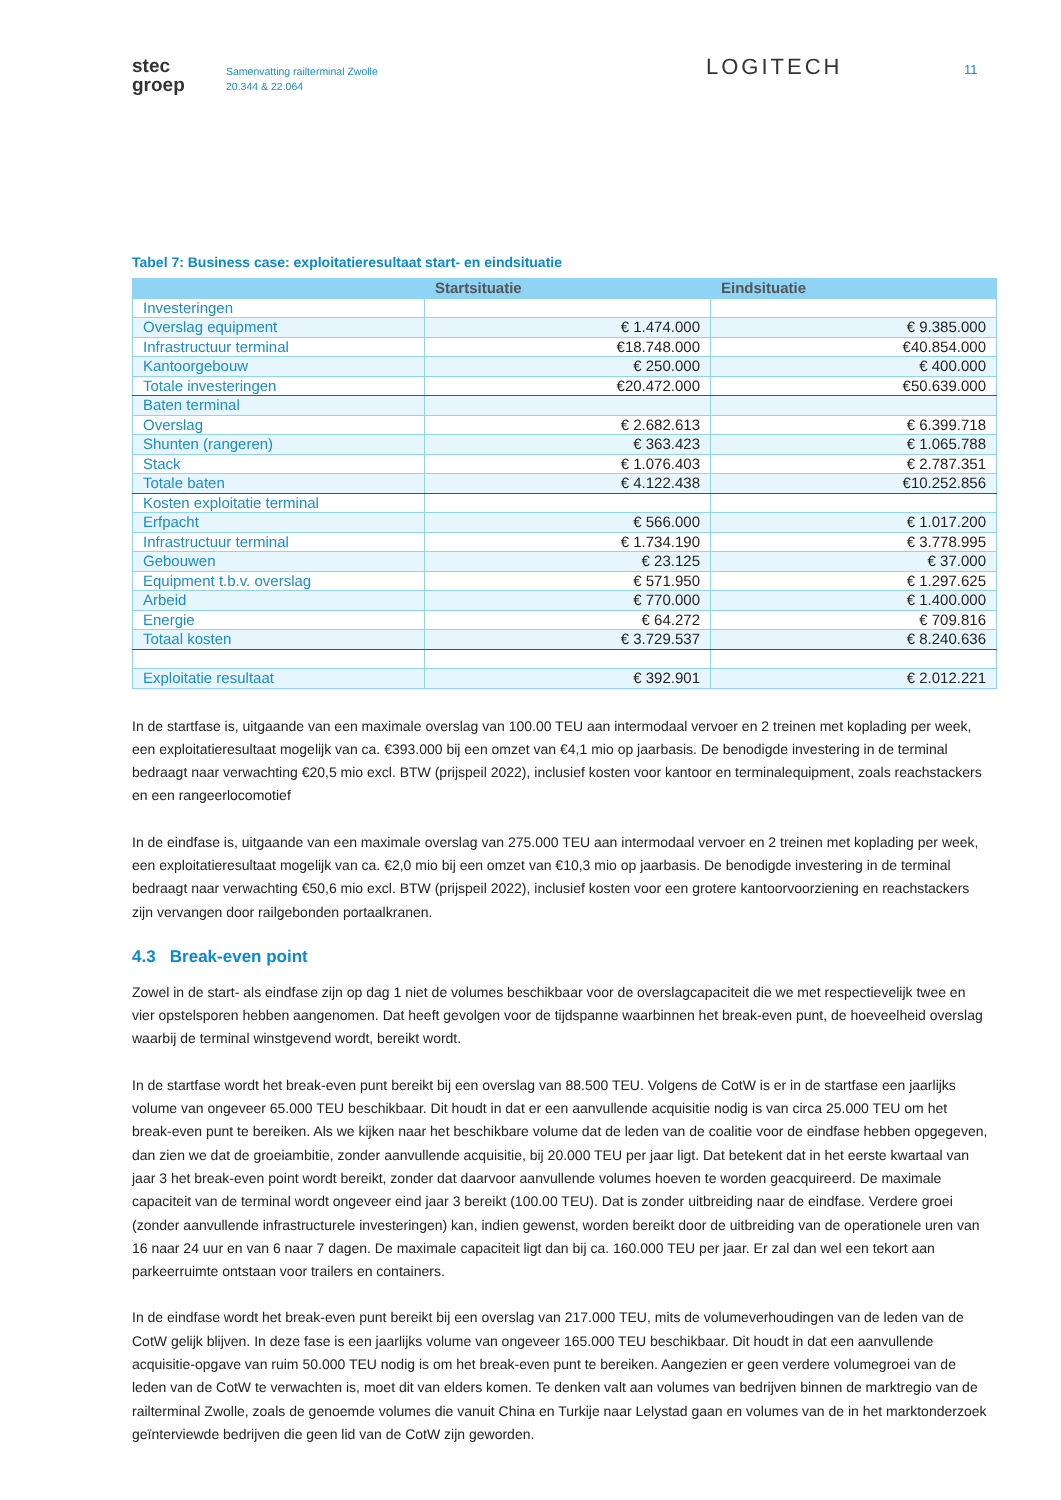stec
groep
Samenvatting railterminal Zwolle
20.344 & 22.064
LOGITECH
11
Tabel 7: Business case: exploitatieresultaat start- en eindsituatie
| | Startsituatie | Eindsituatie |
| --- | --- | --- |
| Investeringen | | |
| Overslag equipment | € 1.474.000 | € 9.385.000 |
| Infrastructuur terminal | €18.748.000 | €40.854.000 |
| Kantoorgebouw | € 250.000 | € 400.000 |
| Totale investeringen | €20.472.000 | €50.639.000 |
| Baten terminal | | |
| Overslag | € 2.682.613 | € 6.399.718 |
| Shunten (rangeren) | € 363.423 | € 1.065.788 |
| Stack | € 1.076.403 | € 2.787.351 |
| Totale baten | € 4.122.438 | €10.252.856 |
| Kosten exploitatie terminal | | |
| Erfpacht | € 566.000 | € 1.017.200 |
| Infrastructuur terminal | € 1.734.190 | € 3.778.995 |
| Gebouwen | € 23.125 | € 37.000 |
| Equipment t.b.v. overslag | € 571.950 | € 1.297.625 |
| Arbeid | € 770.000 | € 1.400.000 |
| Energie | € 64.272 | € 709.816 |
| Totaal kosten | € 3.729.537 | € 8.240.636 |
| Exploitatie resultaat | € 392.901 | € 2.012.221 |
In de startfase is, uitgaande van een maximale overslag van 100.00 TEU aan intermodaal vervoer en 2 treinen met koplading per week, een exploitatieresultaat mogelijk van ca. €393.000 bij een omzet van €4,1 mio op jaarbasis. De benodigde investering in de terminal bedraagt naar verwachting €20,5 mio excl. BTW (prijspeil 2022), inclusief kosten voor kantoor en terminalequipment, zoals reachstackers en een rangeerlocomotief
In de eindfase is, uitgaande van een maximale overslag van 275.000 TEU aan intermodaal vervoer en 2 treinen met koplading per week, een exploitatieresultaat mogelijk van ca. €2,0 mio bij een omzet van €10,3 mio op jaarbasis. De benodigde investering in de terminal bedraagt naar verwachting €50,6 mio excl. BTW (prijspeil 2022), inclusief kosten voor een grotere kantoorvoorziening en reachstackers zijn vervangen door railgebonden portaalkranen.
4.3 Break-even point
Zowel in de start- als eindfase zijn op dag 1 niet de volumes beschikbaar voor de overslagcapaciteit die we met respectievelijk twee en vier opstelsporen hebben aangenomen. Dat heeft gevolgen voor de tijdspanne waarbinnen het break-even punt, de hoeveelheid overslag waarbij de terminal winstgevend wordt, bereikt wordt.
In de startfase wordt het break-even punt bereikt bij een overslag van 88.500 TEU. Volgens de CotW is er in de startfase een jaarlijks volume van ongeveer 65.000 TEU beschikbaar. Dit houdt in dat er een aanvullende acquisitie nodig is van circa 25.000 TEU om het break-even punt te bereiken. Als we kijken naar het beschikbare volume dat de leden van de coalitie voor de eindfase hebben opgegeven, dan zien we dat de groeiambitie, zonder aanvullende acquisitie, bij 20.000 TEU per jaar ligt. Dat betekent dat in het eerste kwartaal van jaar 3 het break-even point wordt bereikt, zonder dat daarvoor aanvullende volumes hoeven te worden geacquireerd. De maximale capaciteit van de terminal wordt ongeveer eind jaar 3 bereikt (100.00 TEU). Dat is zonder uitbreiding naar de eindfase. Verdere groei (zonder aanvullende infrastructurele investeringen) kan, indien gewenst, worden bereikt door de uitbreiding van de operationele uren van 16 naar 24 uur en van 6 naar 7 dagen. De maximale capaciteit ligt dan bij ca. 160.000 TEU per jaar. Er zal dan wel een tekort aan parkeerruimte ontstaan voor trailers en containers.
In de eindfase wordt het break-even punt bereikt bij een overslag van 217.000 TEU, mits de volumeverhoudingen van de leden van de CotW gelijk blijven. In deze fase is een jaarlijks volume van ongeveer 165.000 TEU beschikbaar. Dit houdt in dat een aanvullende acquisitie-opgave van ruim 50.000 TEU nodig is om het break-even punt te bereiken. Aangezien er geen verdere volumegroei van de leden van de CotW te verwachten is, moet dit van elders komen. Te denken valt aan volumes van bedrijven binnen de marktregio van de railterminal Zwolle, zoals de genoemde volumes die vanuit China en Turkije naar Lelystad gaan en volumes van de in het marktonderzoek geïnterviewde bedrijven die geen lid van de CotW zijn geworden.